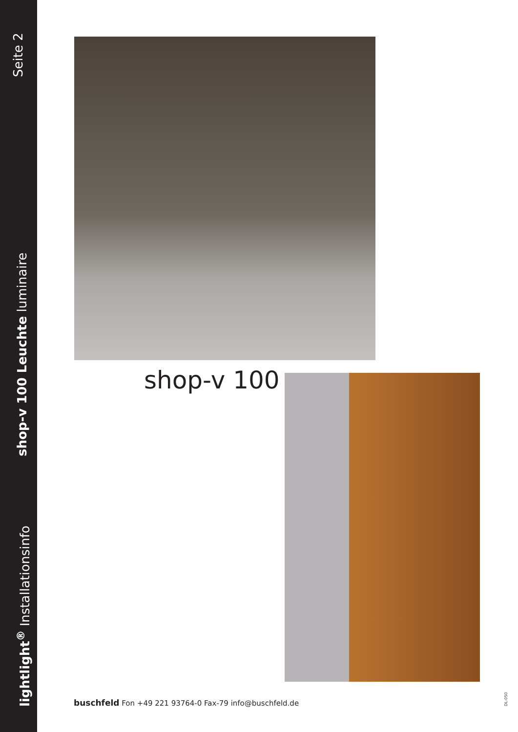Seite 2
shop-v 100 Leuchte luminaire
lightlight<sup>®</sup> Installationsinfo
shop-v 100
buschfeld Fon +49 221 93764-0 Fax-79 info@buschfeld.de
DL-050